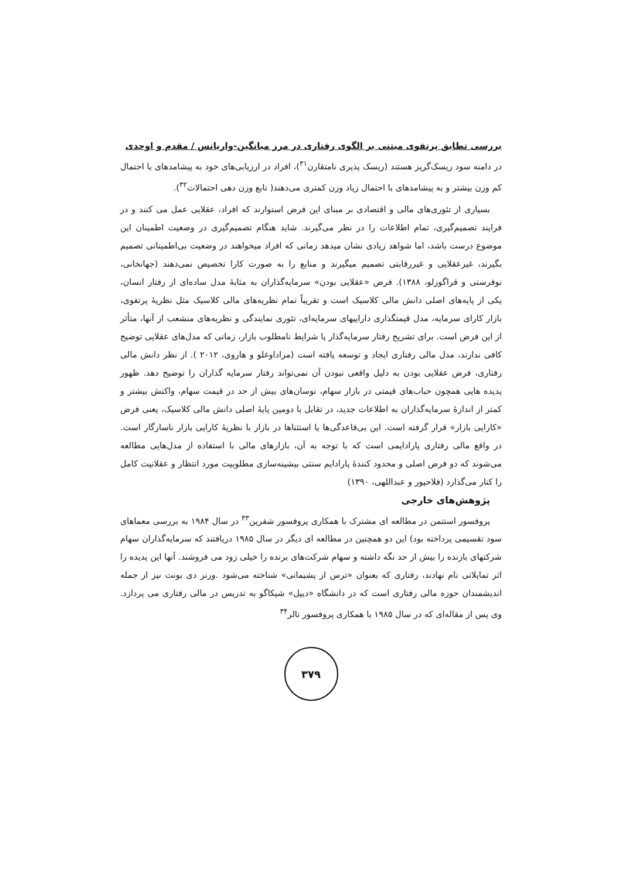بررسی تطابق پرتفوی مبتنی بر الگوی رفتاری در مرز میانگین-واریانس / مقدم و اوحدی
در دامنه سود ریسک‌گریز هستند (ریسک پذیری نامتقارن<sup>۳۱</sup>)، افراد در ارزیابی‌های خود به پیشامدهای با احتمال کم وزن بیشتر و به پیشامدهای با احتمال زیاد وزن کمتری می‌دهند( تابع وزن دهی احتمالات<sup>۳۲</sup>).
بسیاری از تئوری‌های مالی و اقتصادی بر مبنای این فرض استوارند که افراد، عقلایی عمل می کنند و در فرایند تصمیم‌گیری، تمام اطلاعات را در نظر می‌گیرند. شاید هنگام تصمیم‌گیری در وضعیت اطمینان این موضوع درست باشد، اما شواهد زیادی نشان میدهد زمانی که افراد میخواهند در وضعیت بی‌اطمینانی تصمیم بگیرند، غیرعقلایی و غیررقابتی تصمیم میگیرند و منابع را به صورت کارا تخصیص نمی‌دهند (جهانخانی، نوفرستی و قراگوزلو، ۱۳۸۸). فرض «عقلایی بودن» سرمایه‌گذاران به مثابهٔ مدل ساده‌ای از رفتار انسان، یکی از پایه‌های اصلی دانش مالی کلاسیک است و تقریباً تمام نظریه‌های مالی کلاسیک مثل نظریهٔ پرتفوی، بازار کارای سرمایه، مدل قیمتگذاری داراییهای سرمایه‌ای، تئوری نمایندگی و نظریه‌های منشعب از آنها، متأثر از این فرض است. برای تشریح رفتار سرمایه‌گذار یا شرایط نامطلوب بازار، زمانی که مدل‌های عقلایی توضیح کافی ندارند، مدل مالی رفتاری ایجاد و توسعه یافته است (مراداوغلو و هاروی، ۲۰۱۲ ). از نظر دانش مالی رفتاری، فرض عقلایی بودن به دلیل واقعی نبودن آن نمی‌تواند رفتار سرمایه گذاران را توضیح دهد. ظهور پدیده هایی همچون حباب‌های قیمتی در بازار سهام، نوسان‌های بیش از حد در قیمت سهام، واکنش بیشتر و کمتر از اندازهٔ سرمایه‌گذاران به اطلاعات جدید، در تقابل با دومین پایهٔ اصلی دانش مالی کلاسیک، یعنی فرض «کارایی بازار» قرار گرفته است. این بی‌قاعدگی‌ها یا استثناها در بازار با نظریهٔ کارایی بازار ناسازگار است. در واقع مالی رفتاری پارادایمی است که با توجه به آن، بازارهای مالی با استفاده از مدل‌هایی مطالعه می‌شوند که دو فرض اصلی و محدود کنندهٔ پارادایم سنتی بیشینه‌سازی مطلوبیت مورد انتظار و عقلانیت کامل را کنار می‌گذارد (فلاحپور و عبداللهی، ۱۳۹۰)
پژوهش‌های خارجی
پروفسور استتمن در مطالعه ای مشترک با همکاری پروفسور شفرین<sup>۳۳</sup> در سال ۱۹۸۴ به بررسی معماهای سود تقسیمی پرداخته بود) این دو همچنین در مطالعه ای دیگر در سال ۱۹۸۵ دریافتند که سرمایه‌گذاران سهام شرکتهای بازنده را بیش از حد نگه داشته و سهام شرکت‌های برنده را خیلی زود می فروشند. آنها این پدیده را اثر تمایلاتی نام نهادند، رفتاری که بعنوان «ترس از پشیمانی» شناخته می‌شود .ورنر دی بونت نیز از جمله اندیشمندان حوزه مالی رفتاری است که در دانشگاه «دیپل» شیکاگو به تدریس در مالی رفتاری می پردازد. وی پس از مقاله‌ای که در سال ۱۹۸۵ با همکاری پروفسور تالر<sup>۳۴</sup>
۳۷۹